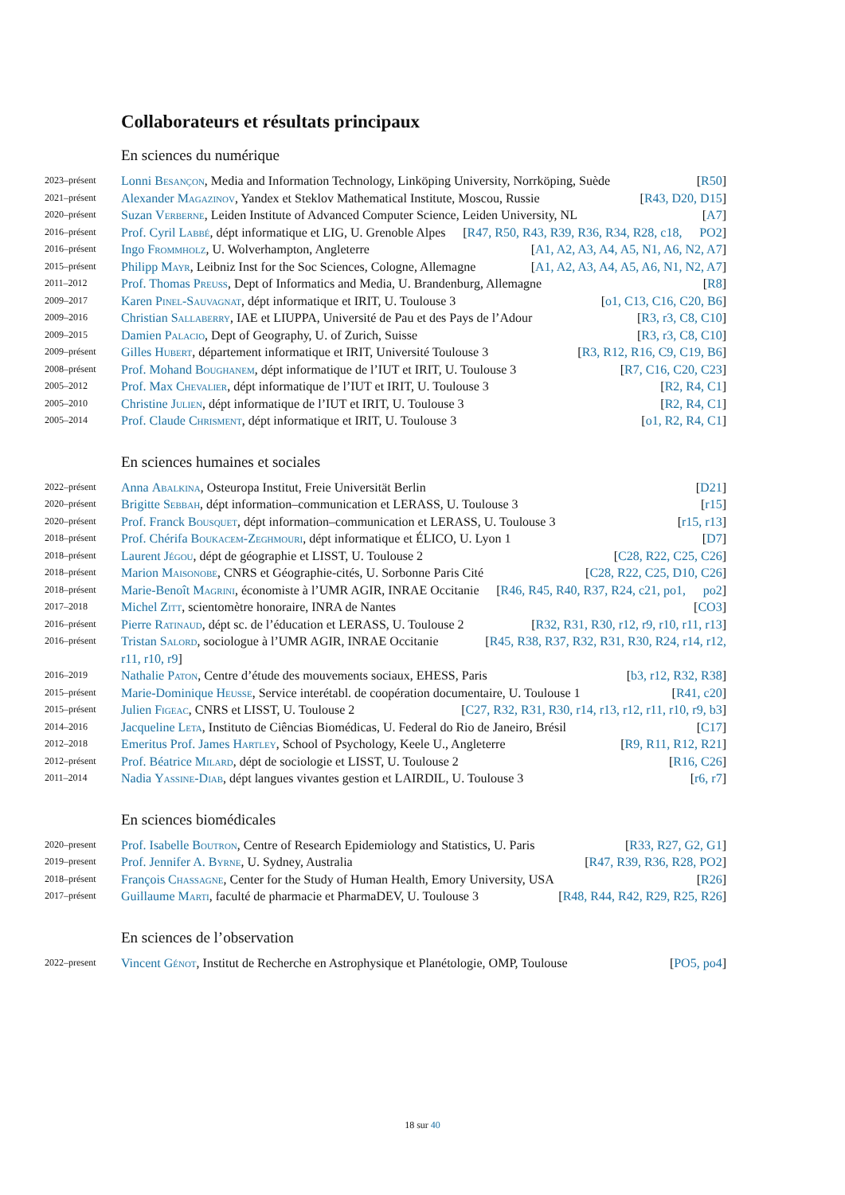Collaborateurs et résultats principaux
En sciences du numérique
2023–présent Lonni Besançon, Media and Information Technology, Linköping University, Norrköping, Suède [R50]
2021–présent Alexander Magazinov, Yandex et Steklov Mathematical Institute, Moscou, Russie [R43, D20, D15]
2020–présent Suzan Verberne, Leiden Institute of Advanced Computer Science, Leiden University, NL [A7]
2016–présent Prof. Cyril Labbé, dépt informatique et LIG, U. Grenoble Alpes [R47, R50, R43, R39, R36, R34, R28, c18, PO2]
2016–présent Ingo Frommholz, U. Wolverhampton, Angleterre [A1, A2, A3, A4, A5, N1, A6, N2, A7]
2015–présent Philipp Mayr, Leibniz Inst for the Soc Sciences, Cologne, Allemagne [A1, A2, A3, A4, A5, A6, N1, N2, A7]
2011–2012 Prof. Thomas Preuss, Dept of Informatics and Media, U. Brandenburg, Allemagne [R8]
2009–2017 Karen Pinel-Sauvagnat, dépt informatique et IRIT, U. Toulouse 3 [o1, C13, C16, C20, B6]
2009–2016 Christian Sallaberry, IAE et LIUPPA, Université de Pau et des Pays de l’Adour [R3, r3, C8, C10]
2009–2015 Damien Palacio, Dept of Geography, U. of Zurich, Suisse [R3, r3, C8, C10]
2009–présent Gilles Hubert, département informatique et IRIT, Université Toulouse 3 [R3, R12, R16, C9, C19, B6]
2008–présent Prof. Mohand Boughanem, dépt informatique de l’IUT et IRIT, U. Toulouse 3 [R7, C16, C20, C23]
2005–2012 Prof. Max Chevalier, dépt informatique de l’IUT et IRIT, U. Toulouse 3 [R2, R4, C1]
2005–2010 Christine Julien, dépt informatique de l’IUT et IRIT, U. Toulouse 3 [R2, R4, C1]
2005–2014 Prof. Claude Chrisment, dépt informatique et IRIT, U. Toulouse 3 [o1, R2, R4, C1]
En sciences humaines et sociales
2022–présent Anna Abalkina, Osteuropa Institut, Freie Universität Berlin [D21]
2020–présent Brigitte Sebbah, dépt information–communication et LERASS, U. Toulouse 3 [r15]
2020–présent Prof. Franck Bousquet, dépt information–communication et LERASS, U. Toulouse 3 [r15, r13]
2018–présent Prof. Chérifa Boukacem-Zeghmouri, dépt informatique et ÉLICO, U. Lyon 1 [D7]
2018–présent Laurent Jégou, dépt de géographie et LISST, U. Toulouse 2 [C28, R22, C25, C26]
2018–présent Marion Maisonobe, CNRS et Géographie-cités, U. Sorbonne Paris Cité [C28, R22, C25, D10, C26]
2018–présent Marie-Benoît Magrini, économiste à l’UMR AGIR, INRAE Occitanie [R46, R45, R40, R37, R24, c21, po1, po2]
2017–2018 Michel Zitt, scientomètre honoraire, INRA de Nantes [CO3]
2016–présent Pierre Ratinaud, dépt sc. de l’éducation et LERASS, U. Toulouse 2 [R32, R31, R30, r12, r9, r10, r11, r13]
2016–présent Tristan Salord, sociologue à l’UMR AGIR, INRAE Occitanie [R45, R38, R37, R32, R31, R30, R24, r14, r12, r11, r10, r9]
2016–2019 Nathalie Paton, Centre d’étude des mouvements sociaux, EHESS, Paris [b3, r12, R32, R38]
2015–présent Marie-Dominique Heusse, Service interétabl. de coopération documentaire, U. Toulouse 1 [R41, c20]
2015–présent Julien Figeac, CNRS et LISST, U. Toulouse 2 [C27, R32, R31, R30, r14, r13, r12, r11, r10, r9, b3]
2014–2016 Jacqueline Leta, Instituto de Ciências Biomédicas, U. Federal do Rio de Janeiro, Brésil [C17]
2012–2018 Emeritus Prof. James Hartley, School of Psychology, Keele U., Angleterre [R9, R11, R12, R21]
2012–présent Prof. Béatrice Milard, dépt de sociologie et LISST, U. Toulouse 2 [R16, C26]
2011–2014 Nadia Yassine-Diab, dépt langues vivantes gestion et LAIRDIL, U. Toulouse 3 [r6, r7]
En sciences biomédicales
2020–present Prof. Isabelle Boutron, Centre of Research Epidemiology and Statistics, U. Paris [R33, R27, G2, G1]
2019–present Prof. Jennifer A. Byrne, U. Sydney, Australia [R47, R39, R36, R28, PO2]
2018–présent François Chassagne, Center for the Study of Human Health, Emory University, USA [R26]
2017–présent Guillaume Marti, faculté de pharmacie et PharmaDEV, U. Toulouse 3 [R48, R44, R42, R29, R25, R26]
En sciences de l’observation
2022–present Vincent Génot, Institut de Recherche en Astrophysique et Planétologie, OMP, Toulouse [PO5, po4]
18 sur 40